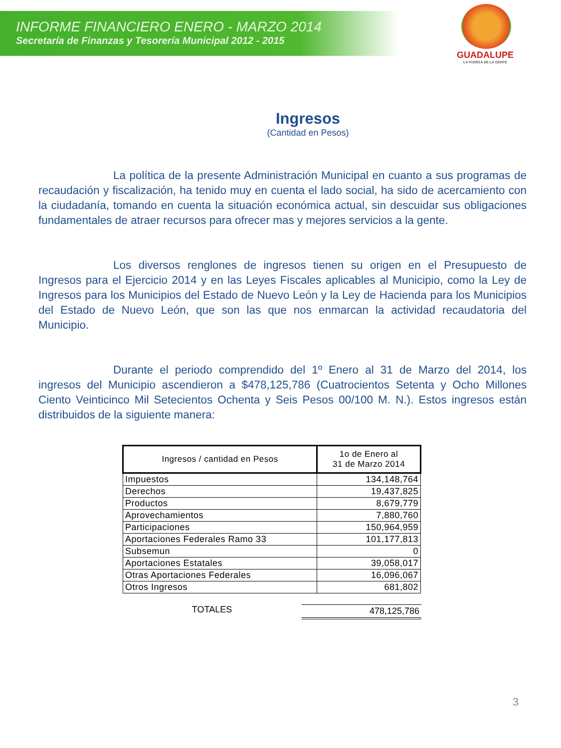INFORME FINANCIERO ENERO - MARZO 2014
Secretaría de Finanzas y Tesorería Municipal 2012 - 2015
GUADALUPE
LA FUERZA DE LA GENTE
Ingresos
(Cantidad en Pesos)
La política de la presente Administración Municipal en cuanto a sus programas de recaudación y fiscalización, ha tenido muy en cuenta el lado social, ha sido de acercamiento con la ciudadanía, tomando en cuenta la situación económica actual, sin descuidar sus obligaciones fundamentales de atraer recursos para ofrecer mas y mejores servicios a la gente.
Los diversos renglones de ingresos tienen su origen en el Presupuesto de Ingresos para el Ejercicio 2014 y en las Leyes Fiscales aplicables al Municipio, como la Ley de Ingresos para los Municipios del Estado de Nuevo León y la Ley de Hacienda para los Municipios del Estado de Nuevo León, que son las que nos enmarcan la actividad recaudatoria del Municipio.
Durante el periodo comprendido del 1º Enero al 31 de Marzo del 2014, los ingresos del Municipio ascendieron a $478,125,786 (Cuatrocientos Setenta y Ocho Millones Ciento Veinticinco Mil Setecientos Ochenta y Seis Pesos 00/100 M. N.). Estos ingresos están distribuidos de la siguiente manera:
| Ingresos / cantidad en Pesos | 1o de Enero al 31 de Marzo 2014 |
| --- | --- |
| Impuestos | 134,148,764 |
| Derechos | 19,437,825 |
| Productos | 8,679,779 |
| Aprovechamientos | 7,880,760 |
| Participaciones | 150,964,959 |
| Aportaciones Federales Ramo 33 | 101,177,813 |
| Subsemun | 0 |
| Aportaciones Estatales | 39,058,017 |
| Otras Aportaciones Federales | 16,096,067 |
| Otros Ingresos | 681,802 |
TOTALES 478,125,786
3